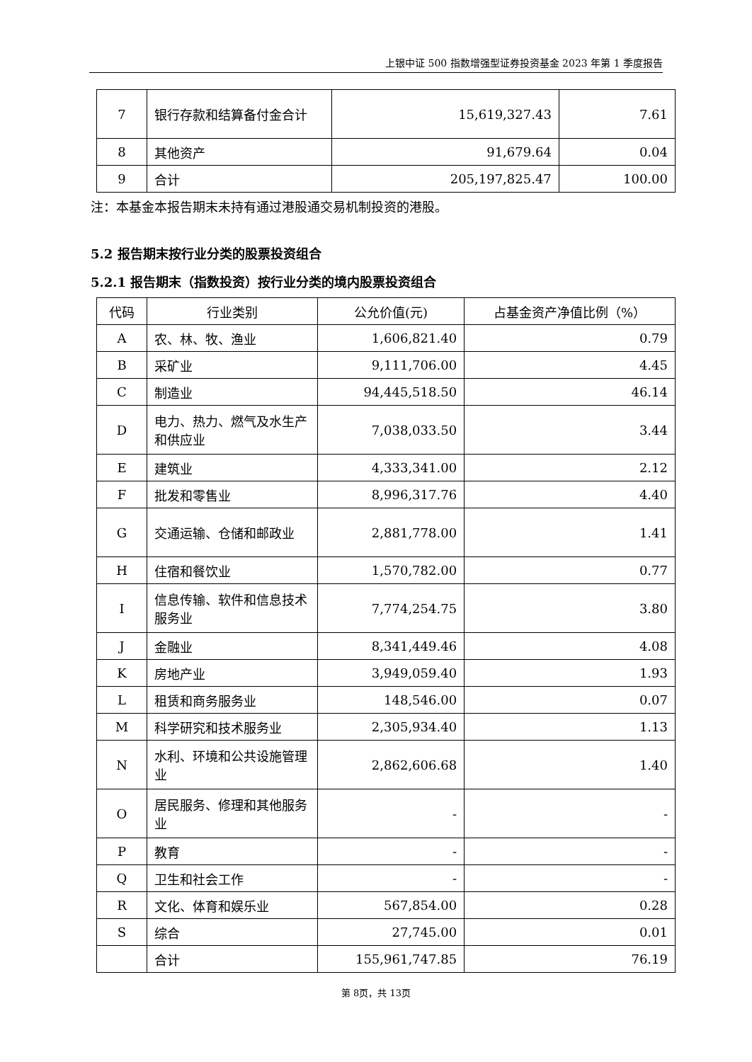上银中证 500 指数增强型证券投资基金 2023 年第 1 季度报告
| 7 | 银行存款和结算备付金合计 | 15,619,327.43 | 7.61 |
| 8 | 其他资产 | 91,679.64 | 0.04 |
| 9 | 合计 | 205,197,825.47 | 100.00 |
注：本基金本报告期末未持有通过港股通交易机制投资的港股。
5.2 报告期末按行业分类的股票投资组合
5.2.1 报告期末（指数投资）按行业分类的境内股票投资组合
| 代码 | 行业类别 | 公允价值(元) | 占基金资产净值比例（%） |
| --- | --- | --- | --- |
| A | 农、林、牧、渔业 | 1,606,821.40 | 0.79 |
| B | 采矿业 | 9,111,706.00 | 4.45 |
| C | 制造业 | 94,445,518.50 | 46.14 |
| D | 电力、热力、燃气及水生产和供应业 | 7,038,033.50 | 3.44 |
| E | 建筑业 | 4,333,341.00 | 2.12 |
| F | 批发和零售业 | 8,996,317.76 | 4.40 |
| G | 交通运输、仓储和邮政业 | 2,881,778.00 | 1.41 |
| H | 住宿和餐饮业 | 1,570,782.00 | 0.77 |
| I | 信息传输、软件和信息技术服务业 | 7,774,254.75 | 3.80 |
| J | 金融业 | 8,341,449.46 | 4.08 |
| K | 房地产业 | 3,949,059.40 | 1.93 |
| L | 租赁和商务服务业 | 148,546.00 | 0.07 |
| M | 科学研究和技术服务业 | 2,305,934.40 | 1.13 |
| N | 水利、环境和公共设施管理业 | 2,862,606.68 | 1.40 |
| O | 居民服务、修理和其他服务业 | - | - |
| P | 教育 | - | - |
| Q | 卫生和社会工作 | - | - |
| R | 文化、体育和娱乐业 | 567,854.00 | 0.28 |
| S | 综合 | 27,745.00 | 0.01 |
| | 合计 | 155,961,747.85 | 76.19 |
第 8页，共 13页